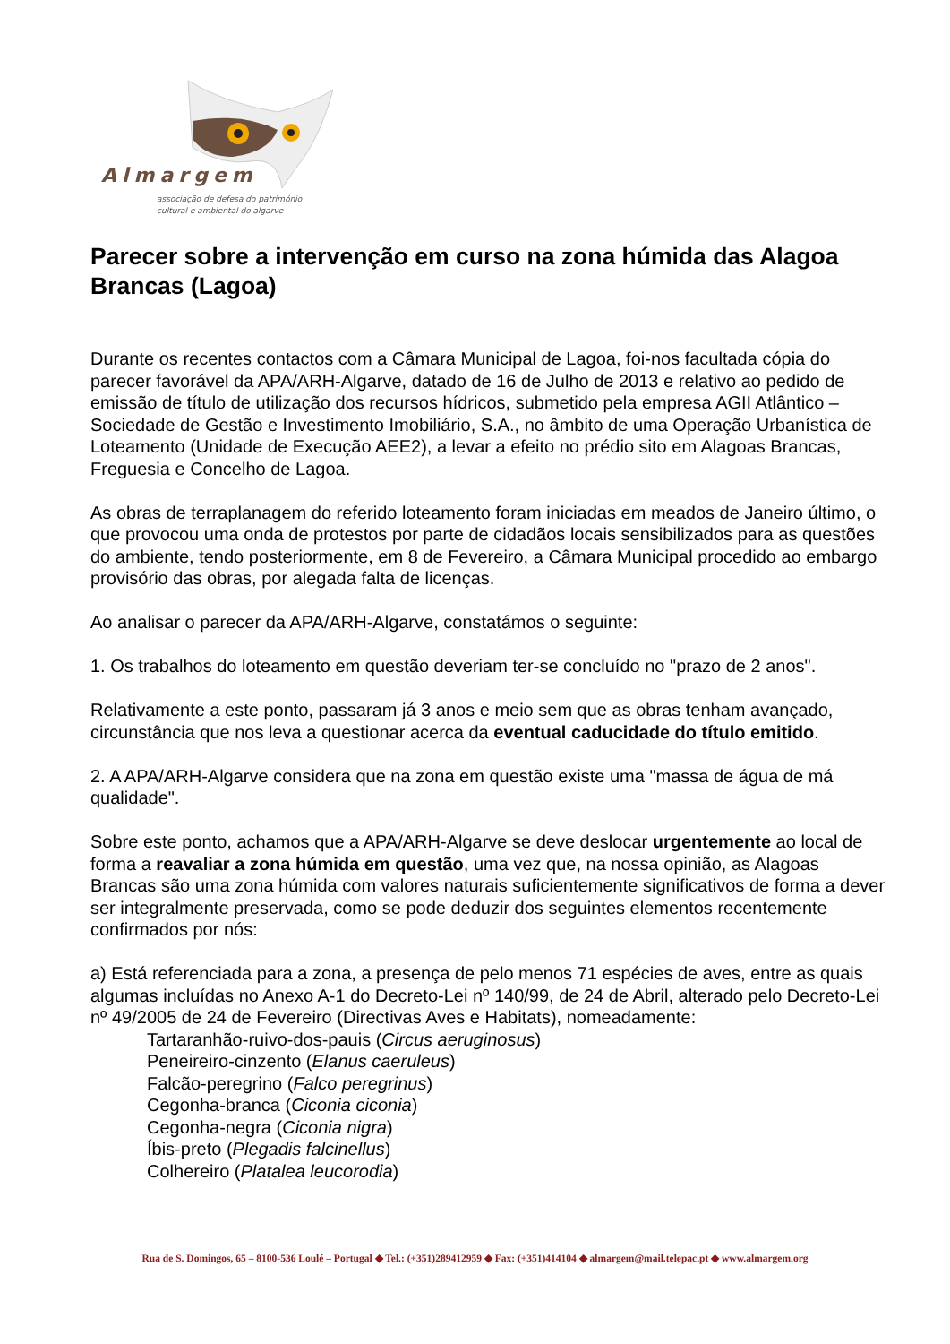Almargem
associação de defesa do património
cultural e ambiental do algarve
Parecer sobre a intervenção em curso na zona húmida das Alagoa Brancas (Lagoa)
Durante os recentes contactos com a Câmara Municipal de Lagoa, foi-nos facultada cópia do parecer favorável da APA/ARH-Algarve, datado de 16 de Julho de 2013 e relativo ao pedido de emissão de título de utilização dos recursos hídricos, submetido pela empresa AGII Atlântico – Sociedade de Gestão e Investimento Imobiliário, S.A., no âmbito de uma Operação Urbanística de Loteamento (Unidade de Execução AEE2), a levar a efeito no prédio sito em Alagoas Brancas, Freguesia e Concelho de Lagoa.
As obras de terraplanagem do referido loteamento foram iniciadas em meados de Janeiro último, o que provocou uma onda de protestos por parte de cidadãos locais sensibilizados para as questões do ambiente, tendo posteriormente, em 8 de Fevereiro, a Câmara Municipal procedido ao embargo provisório das obras, por alegada falta de licenças.
Ao analisar o parecer da APA/ARH-Algarve, constatámos o seguinte:
1. Os trabalhos do loteamento em questão deveriam ter-se concluído no "prazo de 2 anos".
Relativamente a este ponto, passaram já 3 anos e meio sem que as obras tenham avançado, circunstância que nos leva a questionar acerca da eventual caducidade do título emitido.
2. A APA/ARH-Algarve considera que na zona em questão existe uma "massa de água de má qualidade".
Sobre este ponto, achamos que a APA/ARH-Algarve se deve deslocar urgentemente ao local de forma a reavaliar a zona húmida em questão, uma vez que, na nossa opinião, as Alagoas Brancas são uma zona húmida com valores naturais suficientemente significativos de forma a dever ser integralmente preservada, como se pode deduzir dos seguintes elementos recentemente confirmados por nós:
a) Está referenciada para a zona, a presença de pelo menos 71 espécies de aves, entre as quais algumas incluídas no Anexo A-1 do Decreto-Lei nº 140/99, de 24 de Abril, alterado pelo Decreto-Lei nº 49/2005 de 24 de Fevereiro (Directivas Aves e Habitats), nomeadamente:
Tartaranhão-ruivo-dos-pauis (Circus aeruginosus)
Peneireiro-cinzento (Elanus caeruleus)
Falcão-peregrino (Falco peregrinus)
Cegonha-branca (Ciconia ciconia)
Cegonha-negra (Ciconia nigra)
Íbis-preto (Plegadis falcinellus)
Colhereiro (Platalea leucorodia)
Rua de S. Domingos, 65 – 8100-536 Loulé – Portugal ◆ Tel.: (+351)289412959 ◆ Fax: (+351)414104 ◆ almargem@mail.telepac.pt ◆ www.almargem.org